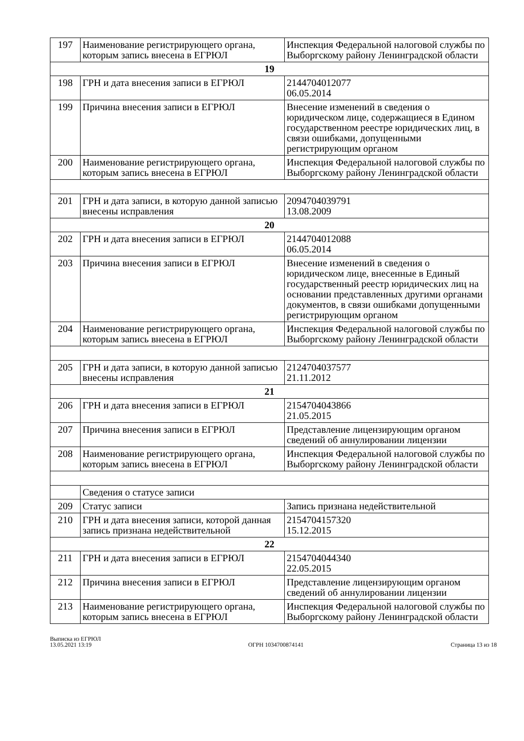| 197 | Наименование регистрирующего органа, которым запись внесена в ЕГРЮЛ | Инспекция Федеральной налоговой службы по Выборгскому району Ленинградской области |
| 19 | | |
| 198 | ГРН и дата внесения записи в ЕГРЮЛ | 2144704012077 06.05.2014 |
| 199 | Причина внесения записи в ЕГРЮЛ | Внесение изменений в сведения о юридическом лице, содержащиеся в Едином государственном реестре юридических лиц, в связи ошибками, допущенными регистрирующим органом |
| 200 | Наименование регистрирующего органа, которым запись внесена в ЕГРЮЛ | Инспекция Федеральной налоговой службы по Выборгскому району Ленинградской области |
| 201 | ГРН и дата записи, в которую данной записью внесены исправления | 2094704039791 13.08.2009 |
| 20 | | |
| 202 | ГРН и дата внесения записи в ЕГРЮЛ | 2144704012088 06.05.2014 |
| 203 | Причина внесения записи в ЕГРЮЛ | Внесение изменений в сведения о юридическом лице, внесенные в Единый государственный реестр юридических лиц на основании представленных другими органами документов, в связи ошибками допущенными регистрирующим органом |
| 204 | Наименование регистрирующего органа, которым запись внесена в ЕГРЮЛ | Инспекция Федеральной налоговой службы по Выборгскому району Ленинградской области |
| 205 | ГРН и дата записи, в которую данной записью внесены исправления | 2124704037577 21.11.2012 |
| 21 | | |
| 206 | ГРН и дата внесения записи в ЕГРЮЛ | 2154704043866 21.05.2015 |
| 207 | Причина внесения записи в ЕГРЮЛ | Представление лицензирующим органом сведений об аннулировании лицензии |
| 208 | Наименование регистрирующего органа, которым запись внесена в ЕГРЮЛ | Инспекция Федеральной налоговой службы по Выборгскому району Ленинградской области |
| | Сведения о статусе записи | |
| 209 | Статус записи | Запись признана недействительной |
| 210 | ГРН и дата внесения записи, которой данная запись признана недействительной | 2154704157320 15.12.2015 |
| 22 | | |
| 211 | ГРН и дата внесения записи в ЕГРЮЛ | 2154704044340 22.05.2015 |
| 212 | Причина внесения записи в ЕГРЮЛ | Представление лицензирующим органом сведений об аннулировании лицензии |
| 213 | Наименование регистрирующего органа, которым запись внесена в ЕГРЮЛ | Инспекция Федеральной налоговой службы по Выборгскому району Ленинградской области |
Выписка из ЕГРЮЛ
13.05.2021 13:19
ОГРН 1034700874141
Страница 13 из 18